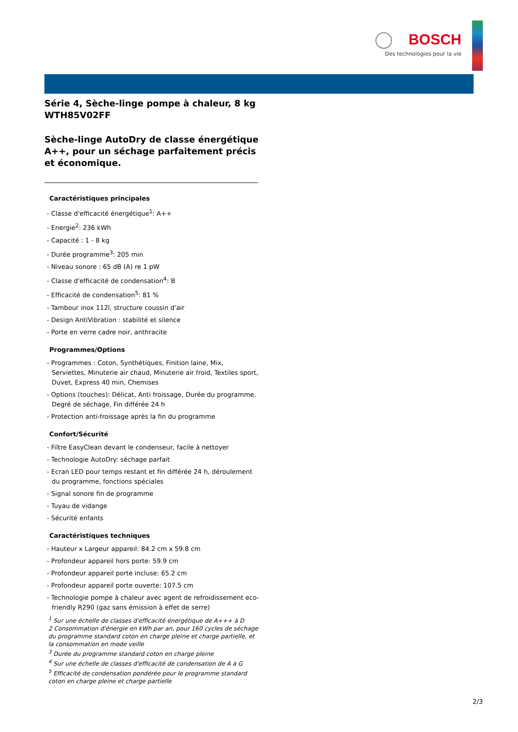BOSCH
Des technologies pour la vie
Série 4, Sèche-linge pompe à chaleur, 8 kg
WTH85V02FF
Sèche-linge AutoDry de classe énergétique A++, pour un séchage parfaitement précis et économique.
Caractéristiques principales
- Classe d'efficacité énergétique<sup>1</sup>: A++
- Energie<sup>2</sup>: 236 kWh
- Capacité : 1 - 8 kg
- Durée programme<sup>3</sup>: 205 min
- Niveau sonore : 65 dB (A) re 1 pW
- Classe d'efficacité de condensation<sup>4</sup>: B
- Efficacité de condensation<sup>5</sup>: 81 %
- Tambour inox 112l, structure coussin d'air
- Design AntiVibration : stabilité et silence
- Porte en verre cadre noir, anthracite
Programmes/Options
- Programmes : Coton, Synthétiques, Finition laine, Mix, Serviettes, Minuterie air chaud, Minuterie air froid, Textiles sport, Duvet, Express 40 min, Chemises
- Options (touches): Délicat, Anti froissage, Durée du programme, Degré de séchage, Fin différée 24 h
- Protection anti-froissage après la fin du programme
Confort/Sécurité
- Filtre EasyClean devant le condenseur, facile à nettoyer
- Technologie AutoDry: séchage parfait
- Ecran LED pour temps restant et fin différée 24 h, déroulement du programme, fonctions spéciales
- Signal sonore fin de programme
- Tuyau de vidange
- Sécurité enfants
Caractéristiques techniques
- Hauteur x Largeur appareil: 84.2 cm x 59.8 cm
- Profondeur appareil hors porte: 59.9 cm
- Profondeur appareil porte incluse: 65.2 cm
- Profondeur appareil porte ouverte: 107.5 cm
- Technologie pompe à chaleur avec agent de refroidissement eco-friendly R290 (gaz sans émission à effet de serre)
<sup>1</sup> Sur une échelle de classes d'efficacité énergétique de A+++ à D
2 Consommation d'énergie en kWh par an, pour 160 cycles de séchage du programme standard coton en charge pleine et charge partielle, et la consommation en mode veille
<sup>3</sup> Durée du programme standard coton en charge pleine
<sup>4</sup> Sur une échelle de classes d'efficacité de condensation de A à G
<sup>5</sup> Efficacité de condensation pondérée pour le programme standard coton en charge pleine et charge partielle
2/3